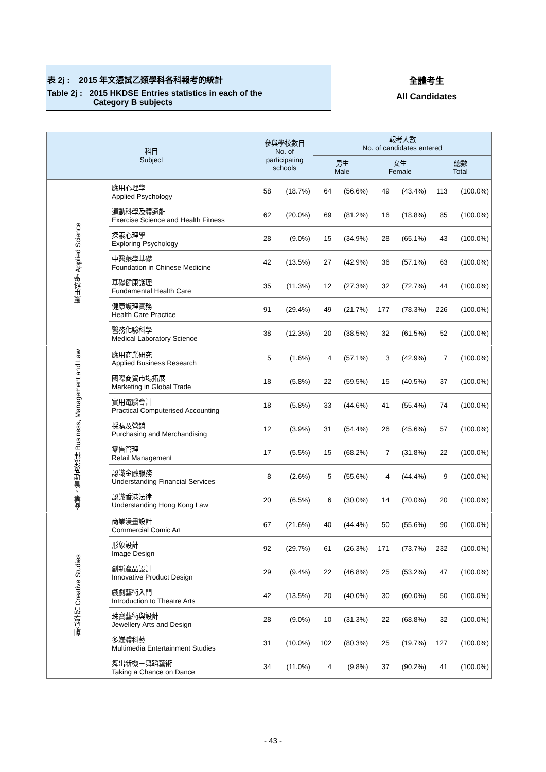表 2j : 2015 年文憑試乙類學科各科報考的統計
Table 2j : 2015 HKDSE Entries statistics in each of the
Category B subjects
全體考生
All Candidates
| 科目 Subject | | 參與學校數目 No. of participating schools | | 報考人數 No. of candidates entered | | | | | |
| --- | --- | --- | --- | --- | --- | --- | --- | --- | --- |
| | | | | 男生 Male | | 女生 Female | | 總數 Total | |
| 應用科學 Applied Science | 應用心理學 Applied Psychology | 58 | (18.7%) | 64 | (56.6%) | 49 | (43.4%) | 113 | (100.0%) |
| | 運動科學及體適能 Exercise Science and Health Fitness | 62 | (20.0%) | 69 | (81.2%) | 16 | (18.8%) | 85 | (100.0%) |
| | 探索心理學 Exploring Psychology | 28 | (9.0%) | 15 | (34.9%) | 28 | (65.1%) | 43 | (100.0%) |
| | 中醫藥學基礎 Foundation in Chinese Medicine | 42 | (13.5%) | 27 | (42.9%) | 36 | (57.1%) | 63 | (100.0%) |
| | 基礎健康護理 Fundamental Health Care | 35 | (11.3%) | 12 | (27.3%) | 32 | (72.7%) | 44 | (100.0%) |
| | 健康護理實務 Health Care Practice | 91 | (29.4%) | 49 | (21.7%) | 177 | (78.3%) | 226 | (100.0%) |
| | 醫務化驗科學 Medical Laboratory Science | 38 | (12.3%) | 20 | (38.5%) | 32 | (61.5%) | 52 | (100.0%) |
| 商業、管理及法律 Business, Management and Law | 應用商業研究 Applied Business Research | 5 | (1.6%) | 4 | (57.1%) | 3 | (42.9%) | 7 | (100.0%) |
| | 國際商貿市場拓展 Marketing in Global Trade | 18 | (5.8%) | 22 | (59.5%) | 15 | (40.5%) | 37 | (100.0%) |
| | 實用電腦會計 Practical Computerised Accounting | 18 | (5.8%) | 33 | (44.6%) | 41 | (55.4%) | 74 | (100.0%) |
| | 採購及營銷 Purchasing and Merchandising | 12 | (3.9%) | 31 | (54.4%) | 26 | (45.6%) | 57 | (100.0%) |
| | 零售管理 Retail Management | 17 | (5.5%) | 15 | (68.2%) | 7 | (31.8%) | 22 | (100.0%) |
| | 認識金融服務 Understanding Financial Services | 8 | (2.6%) | 5 | (55.6%) | 4 | (44.4%) | 9 | (100.0%) |
| | 認識香港法律 Understanding Hong Kong Law | 20 | (6.5%) | 6 | (30.0%) | 14 | (70.0%) | 20 | (100.0%) |
| 創意學習 Creative Studies | 商業漫畫設計 Commercial Comic Art | 67 | (21.6%) | 40 | (44.4%) | 50 | (55.6%) | 90 | (100.0%) |
| | 形象設計 Image Design | 92 | (29.7%) | 61 | (26.3%) | 171 | (73.7%) | 232 | (100.0%) |
| | 創新產品設計 Innovative Product Design | 29 | (9.4%) | 22 | (46.8%) | 25 | (53.2%) | 47 | (100.0%) |
| | 戲劇藝術入門 Introduction to Theatre Arts | 42 | (13.5%) | 20 | (40.0%) | 30 | (60.0%) | 50 | (100.0%) |
| | 珠寶藝術與設計 Jewellery Arts and Design | 28 | (9.0%) | 10 | (31.3%) | 22 | (68.8%) | 32 | (100.0%) |
| | 多媒體科藝 Multimedia Entertainment Studies | 31 | (10.0%) | 102 | (80.3%) | 25 | (19.7%) | 127 | (100.0%) |
| | 舞出新機－舞蹈藝術 Taking a Chance on Dance | 34 | (11.0%) | 4 | (9.8%) | 37 | (90.2%) | 41 | (100.0%) |
- 43 -